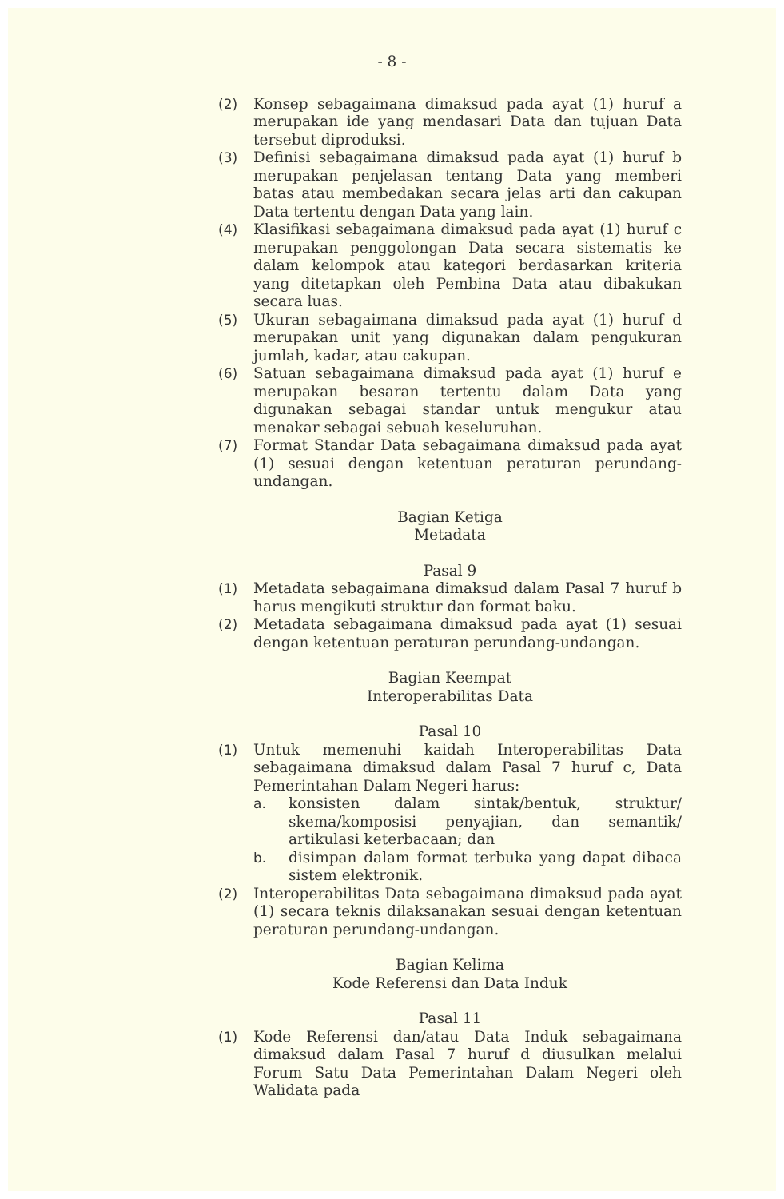- 8 -
(2) Konsep sebagaimana dimaksud pada ayat (1) huruf a merupakan ide yang mendasari Data dan tujuan Data tersebut diproduksi.
(3) Definisi sebagaimana dimaksud pada ayat (1) huruf b merupakan penjelasan tentang Data yang memberi batas atau membedakan secara jelas arti dan cakupan Data tertentu dengan Data yang lain.
(4) Klasifikasi sebagaimana dimaksud pada ayat (1) huruf c merupakan penggolongan Data secara sistematis ke dalam kelompok atau kategori berdasarkan kriteria yang ditetapkan oleh Pembina Data atau dibakukan secara luas.
(5) Ukuran sebagaimana dimaksud pada ayat (1) huruf d merupakan unit yang digunakan dalam pengukuran jumlah, kadar, atau cakupan.
(6) Satuan sebagaimana dimaksud pada ayat (1) huruf e merupakan besaran tertentu dalam Data yang digunakan sebagai standar untuk mengukur atau menakar sebagai sebuah keseluruhan.
(7) Format Standar Data sebagaimana dimaksud pada ayat (1) sesuai dengan ketentuan peraturan perundang-undangan.
Bagian Ketiga
Metadata
Pasal 9
(1) Metadata sebagaimana dimaksud dalam Pasal 7 huruf b harus mengikuti struktur dan format baku.
(2) Metadata sebagaimana dimaksud pada ayat (1) sesuai dengan ketentuan peraturan perundang-undangan.
Bagian Keempat
Interoperabilitas Data
Pasal 10
(1) Untuk memenuhi kaidah Interoperabilitas Data sebagaimana dimaksud dalam Pasal 7 huruf c, Data Pemerintahan Dalam Negeri harus:
a. konsisten dalam sintak/bentuk, struktur/ skema/komposisi penyajian, dan semantik/ artikulasi keterbacaan; dan
b. disimpan dalam format terbuka yang dapat dibaca sistem elektronik.
(2) Interoperabilitas Data sebagaimana dimaksud pada ayat (1) secara teknis dilaksanakan sesuai dengan ketentuan peraturan perundang-undangan.
Bagian Kelima
Kode Referensi dan Data Induk
Pasal 11
(1) Kode Referensi dan/atau Data Induk sebagaimana dimaksud dalam Pasal 7 huruf d diusulkan melalui Forum Satu Data Pemerintahan Dalam Negeri oleh Walidata pada